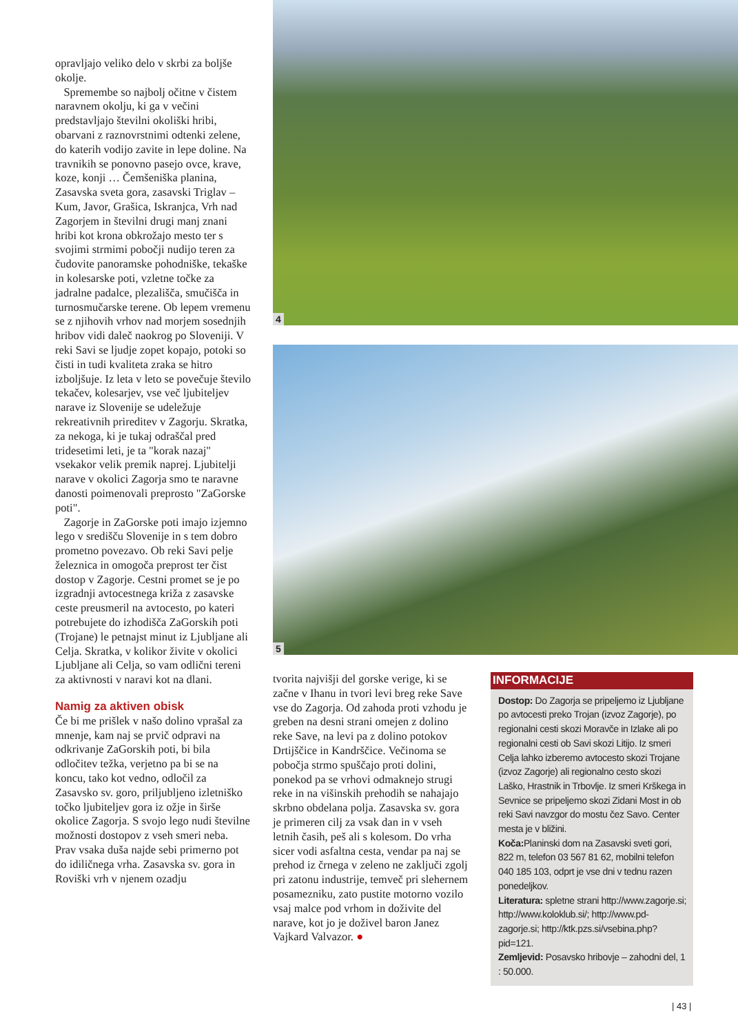opravljajo veliko delo v skrbi za boljše okolje.
Spremembe so najbolj očitne v čistem naravnem okolju, ki ga v večini predstavljajo številni okoliški hribi, obarvani z raznovrstnimi odtenki zelene, do katerih vodijo zavite in lepe doline. Na travnikih se ponovno pasejo ovce, krave, koze, konji … Čemšeniška planina, Zasavska sveta gora, zasavski Triglav – Kum, Javor, Grašica, Iskranjca, Vrh nad Zagorjem in številni drugi manj znani hribi kot krona obkrožajo mesto ter s svojimi strmimi pobočji nudijo teren za čudovite panoramske pohodniške, tekaške in kolesarske poti, vzletne točke za jadralne padalce, plezališča, smučišča in turnosmučarske terene. Ob lepem vremenu se z njihovih vrhov nad morjem sosednjih hribov vidi daleč naokrog po Sloveniji. V reki Savi se ljudje zopet kopajo, potoki so čisti in tudi kvaliteta zraka se hitro izboljšuje. Iz leta v leto se povečuje število tekačev, kolesarjev, vse več ljubiteljev narave iz Slovenije se udeležuje rekreativnih prireditev v Zagorju. Skratka, za nekoga, ki je tukaj odraščal pred tridesetimi leti, je ta "korak nazaj" vsekakor velik premik naprej. Ljubitelji narave v okolici Zagorja smo te naravne danosti poimenovali preprosto "ZaGorske poti".
Zagorje in ZaGorske poti imajo izjemno lego v središču Slovenije in s tem dobro prometno povezavo. Ob reki Savi pelje železnica in omogoča preprost ter čist dostop v Zagorje. Cestni promet se je po izgradnji avtocestnega križa z zasavske ceste preusmeril na avtocesto, po kateri potrebujete do izhodišča ZaGorskih poti (Trojane) le petnajst minut iz Ljubljane ali Celja. Skratka, v kolikor živite v okolici Ljubljane ali Celja, so vam odlični tereni za aktivnosti v naravi kot na dlani.
Namig za aktiven obisk
Če bi me prišlek v našo dolino vprašal za mnenje, kam naj se prvič odpravi na odkrivanje ZaGorskih poti, bi bila odločitev težka, verjetno pa bi se na koncu, tako kot vedno, odločil za Zasavsko sv. goro, priljubljeno izletniško točko ljubiteljev gora iz ožje in širše okolice Zagorja. S svojo lego nudi številne možnosti dostopov z vseh smeri neba. Prav vsaka duša najde sebi primerno pot do idiličnega vrha. Zasavska sv. gora in Roviški vrh v njenem ozadju
4
5
tvorita najvišji del gorske verige, ki se začne v Ihanu in tvori levi breg reke Save vse do Zagorja. Od zahoda proti vzhodu je greben na desni strani omejen z dolino reke Save, na levi pa z dolino potokov Drtijščice in Kandrščice. Večinoma se pobočja strmo spuščajo proti dolini, ponekod pa se vrhovi odmaknejo strugi reke in na višinskih prehodih se nahajajo skrbno obdelana polja. Zasavska sv. gora je primeren cilj za vsak dan in v vseh letnih časih, peš ali s kolesom. Do vrha sicer vodi asfaltna cesta, vendar pa naj se prehod iz črnega v zeleno ne zaključi zgolj pri zatonu industrije, temveč pri slehernem posamezniku, zato pustite motorno vozilo vsaj malce pod vrhom in doživite del narave, kot jo je doživel baron Janez Vajkard Valvazor. ●
INFORMACIJE
Dostop: Do Zagorja se pripeljemo iz Ljubljane po avtocesti preko Trojan (izvoz Zagorje), po regionalni cesti skozi Moravče in Izlake ali po regionalni cesti ob Savi skozi Litijo. Iz smeri Celja lahko izberemo avtocesto skozi Trojane (izvoz Zagorje) ali regionalno cesto skozi Laško, Hrastnik in Trbovlje. Iz smeri Krškega in Sevnice se pripeljemo skozi Zidani Most in ob reki Savi navzgor do mostu čez Savo. Center mesta je v bližini.
Koča: Planinski dom na Zasavski sveti gori, 822 m, telefon 03 567 81 62, mobilni telefon 040 185 103, odprt je vse dni v tednu razen ponedeljkov.
Literatura: spletne strani http://www.zagorje.si; http://www.koloklub.si/; http://www.pd-zagorje.si; http://ktk.pzs.si/vsebina.php?pid=121.
Zemljevid: Posavsko hribovje – zahodni del, 1 : 50.000.
| 43 |